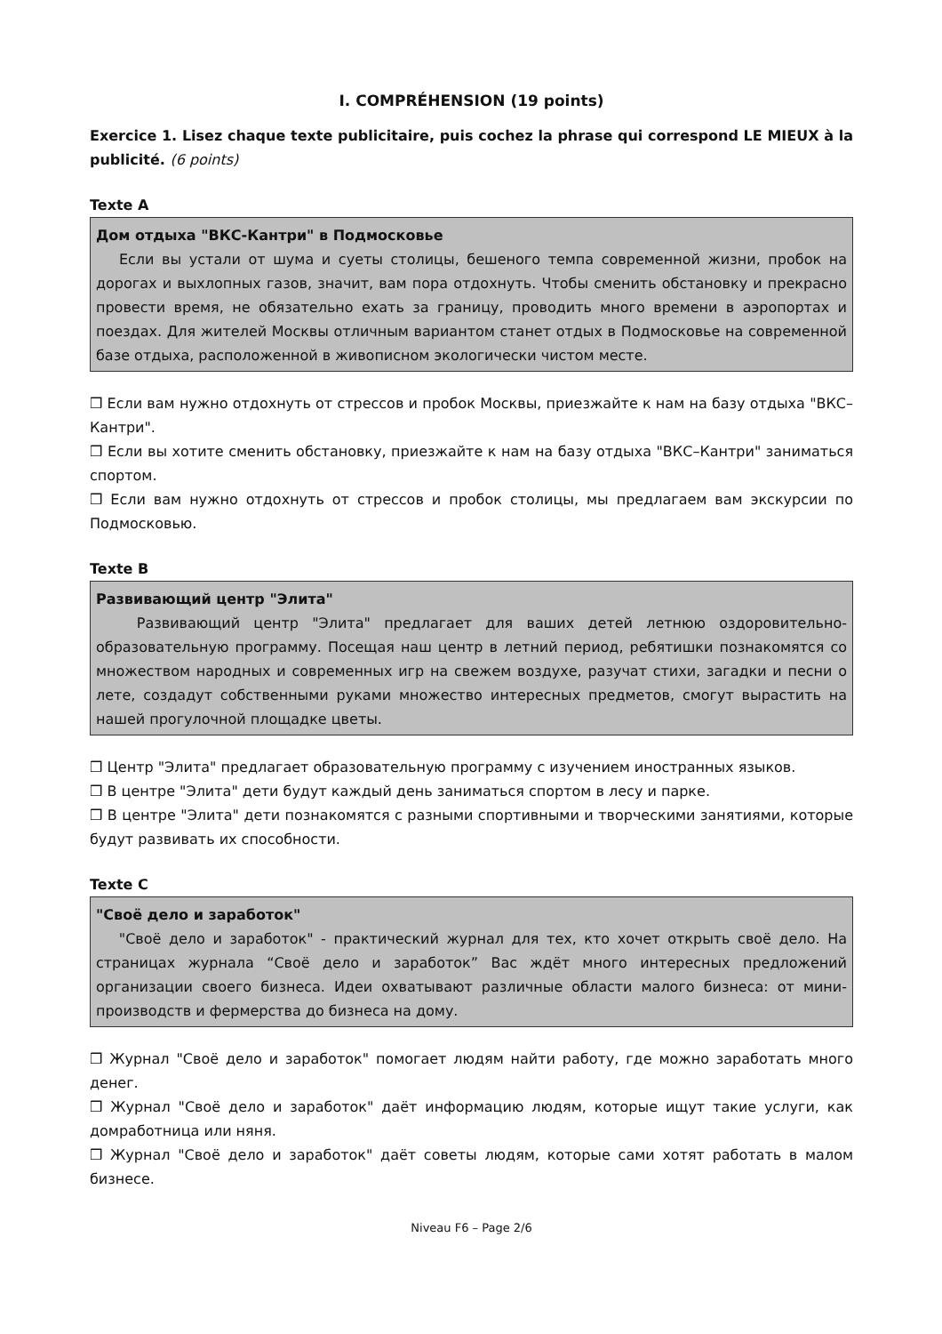I. COMPRÉHENSION (19 points)
Exercice 1. Lisez chaque texte publicitaire, puis cochez la phrase qui correspond LE MIEUX à la publicité. (6 points)
Texte A
Дом отдыха "ВКС-Кантри" в Подмосковье
Если вы устали от шума и суеты столицы, бешеного темпа современной жизни, пробок на дорогах и выхлопных газов, значит, вам пора отдохнуть. Чтобы сменить обстановку и прекрасно провести время, не обязательно ехать за границу, проводить много времени в аэропортах и поездах. Для жителей Москвы отличным вариантом станет отдых в Подмосковье на современной базе отдыха, расположенной в живописном экологически чистом месте.
❒ Если вам нужно отдохнуть от стрессов и пробок Москвы, приезжайте к нам на базу отдыха "ВКС–Кантри".
❒ Если вы хотите сменить обстановку, приезжайте к нам на базу отдыха "ВКС–Кантри" заниматься спортом.
❒ Если вам нужно отдохнуть от стрессов и пробок столицы, мы предлагаем вам экскурсии по Подмосковью.
Texte B
Развивающий центр "Элита"
Развивающий центр "Элита" предлагает для ваших детей летнюю оздоровительно-образовательную программу. Посещая наш центр в летний период, ребятишки познакомятся со множеством народных и современных игр на свежем воздухе, разучат стихи, загадки и песни о лете, создадут собственными руками множество интересных предметов, смогут вырастить на нашей прогулочной площадке цветы.
❒ Центр "Элита" предлагает образовательную программу с изучением иностранных языков.
❒ В центре "Элита" дети будут каждый день заниматься спортом в лесу и парке.
❒ В центре "Элита" дети познакомятся с разными спортивными и творческими занятиями, которые будут развивать их способности.
Texte C
"Своё дело и заработок"
"Своё дело и заработок" - практический журнал для тех, кто хочет открыть своё дело. На страницах журнала “Своё дело и заработок” Вас ждёт много интересных предложений организации своего бизнеса. Идеи охватывают различные области малого бизнеса: от мини-производств и фермерства до бизнеса на дому.
❒ Журнал "Своё дело и заработок" помогает людям найти работу, где можно заработать много денег.
❒ Журнал "Своё дело и заработок" даёт информацию людям, которые ищут такие услуги, как домработница или няня.
❒ Журнал "Своё дело и заработок" даёт советы людям, которые сами хотят работать в малом бизнесе.
Niveau F6 – Page 2/6